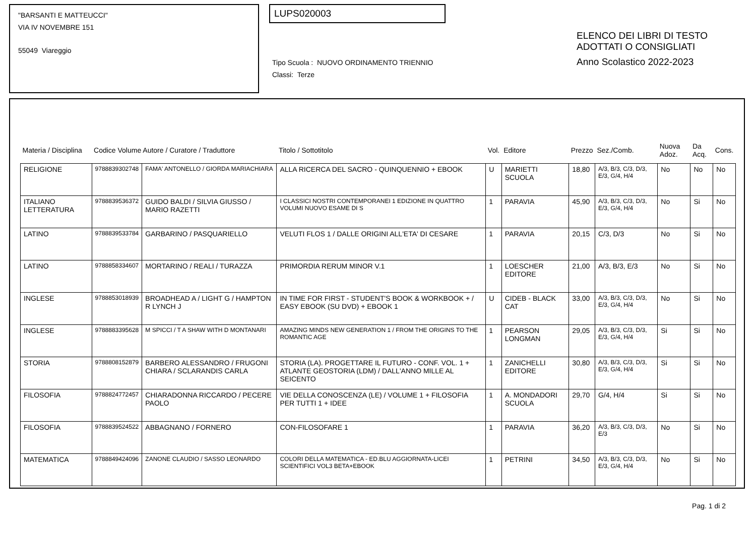"BARSANTI E MATTEUCCI"
VIA IV NOVEMBRE 151
55049 Viareggio
LUPS020003
Tipo Scuola : NUOVO ORDINAMENTO TRIENNIO
Classi: Terze
ELENCO DEI LIBRI DI TESTO
ADOTTATI O CONSIGLIATI
Anno Scolastico 2022-2023
| Materia / Disciplina | Codice Volume Autore / Curatore / Traduttore | | Titolo / Sottotitolo | Vol. | Editore | Prezzo | Sez./Comb. | Nuova Adoz. | Da Acq. | Cons. |
| --- | --- | --- | --- | --- | --- | --- | --- | --- | --- | --- |
| RELIGIONE | 9788839302748 | FAMA' ANTONELLO / GIORDA MARIACHIARA | ALLA RICERCA DEL SACRO - QUINQUENNIO + EBOOK | U | MARIETTI SCUOLA | 18,80 | A/3, B/3, C/3, D/3, E/3, G/4, H/4 | No | No | No |
| ITALIANO LETTERATURA | 9788839536372 | GUIDO BALDI / SILVIA GIUSSO / MARIO RAZETTI | I CLASSICI NOSTRI CONTEMPORANEI 1 EDIZIONE IN QUATTRO VOLUMI NUOVO ESAME DI S | 1 | PARAVIA | 45,90 | A/3, B/3, C/3, D/3, E/3, G/4, H/4 | No | Si | No |
| LATINO | 9788839533784 | GARBARINO / PASQUARIELLO | VELUTI FLOS 1 / DALLE ORIGINI ALL'ETA' DI CESARE | 1 | PARAVIA | 20,15 | C/3, D/3 | No | Si | No |
| LATINO | 9788858334607 | MORTARINO / REALI / TURAZZA | PRIMORDIA RERUM MINOR V.1 | 1 | LOESCHER EDITORE | 21,00 | A/3, B/3, E/3 | No | Si | No |
| INGLESE | 9788853018939 | BROADHEAD A / LIGHT G / HAMPTON R LYNCH J | IN TIME FOR FIRST - STUDENT'S BOOK & WORKBOOK + / EASY EBOOK (SU DVD) + EBOOK 1 | U | CIDEB - BLACK CAT | 33,00 | A/3, B/3, C/3, D/3, E/3, G/4, H/4 | No | Si | No |
| INGLESE | 9788883395628 | M SPICCI / T A SHAW WITH D MONTANARI | AMAZING MINDS NEW GENERATION 1 / FROM THE ORIGINS TO THE ROMANTIC AGE | 1 | PEARSON LONGMAN | 29,05 | A/3, B/3, C/3, D/3, E/3, G/4, H/4 | Si | Si | No |
| STORIA | 9788808152879 | BARBERO ALESSANDRO / FRUGONI CHIARA / SCLARANDIS CARLA | STORIA (LA). PROGETTARE IL FUTURO - CONF. VOL. 1 + ATLANTE GEOSTORIA (LDM) / DALL'ANNO MILLE AL SEICENTO | 1 | ZANICHELLI EDITORE | 30,80 | A/3, B/3, C/3, D/3, E/3, G/4, H/4 | Si | Si | No |
| FILOSOFIA | 9788824772457 | CHIARADONNA RICCARDO / PECERE PAOLO | VIE DELLA CONOSCENZA (LE) / VOLUME 1 + FILOSOFIA PER TUTTI 1 + IDEE | 1 | A. MONDADORI SCUOLA | 29,70 | G/4, H/4 | Si | Si | No |
| FILOSOFIA | 9788839524522 | ABBAGNANO / FORNERO | CON-FILOSOFARE 1 | 1 | PARAVIA | 36,20 | A/3, B/3, C/3, D/3, E/3 | No | Si | No |
| MATEMATICA | 9788849424096 | ZANONE CLAUDIO / SASSO LEONARDO | COLORI DELLA MATEMATICA - ED.BLU AGGIORNATA-LICEI SCIENTIFICI VOL3 BETA+EBOOK | 1 | PETRINI | 34,50 | A/3, B/3, C/3, D/3, E/3, G/4, H/4 | No | Si | No |
Pag. 1 di 2